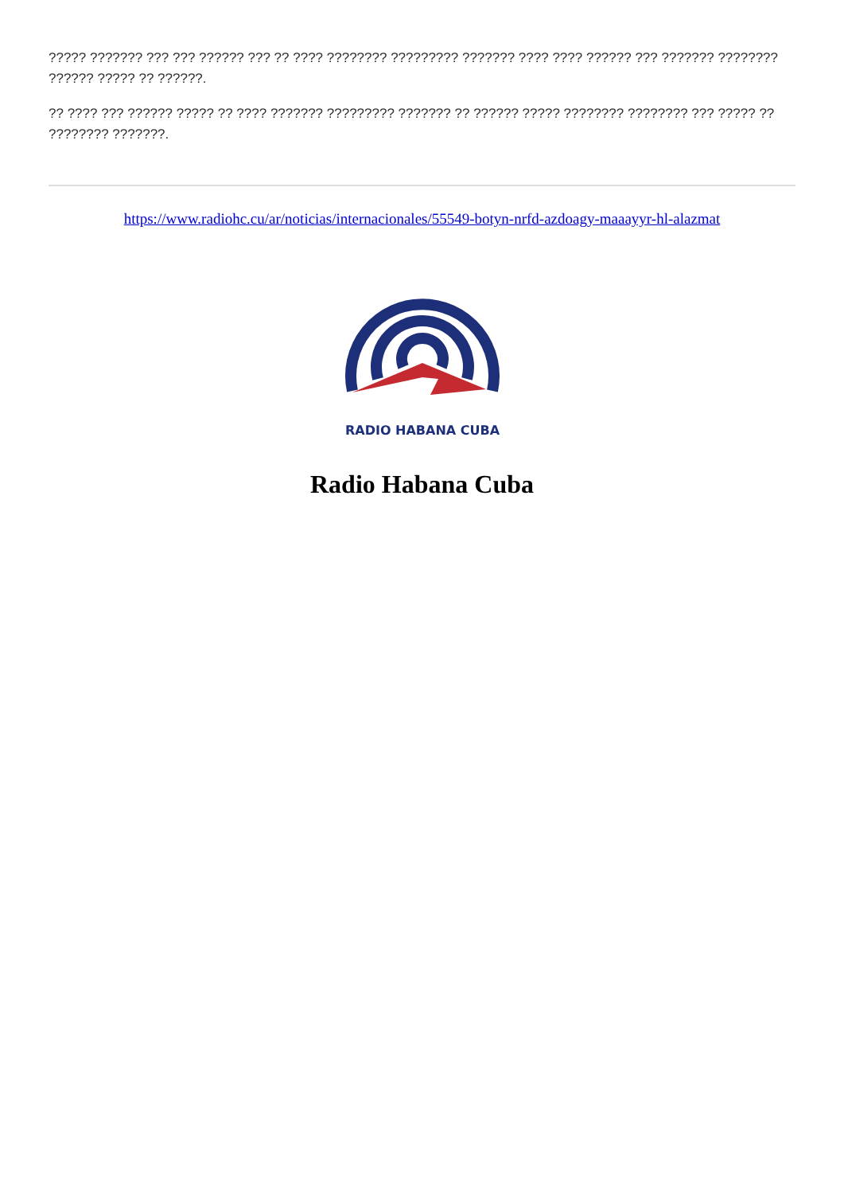????? ??????? ??? ??? ?????? ??? ?? ???? ???????? ????????? ??????? ???? ???? ?????? ??? ??????? ???????? ?????? ????? ?? ??????.
?? ???? ??? ?????? ????? ?? ???? ??????? ????????? ??????? ?? ?????? ????? ???????? ???????? ??? ????? ?? ???????? ???????.
https://www.radiohc.cu/ar/noticias/internacionales/55549-botyn-nrfd-azdoagy-maaayyr-hl-alazmat
RADIO HABANA CUBA
Radio Habana Cuba